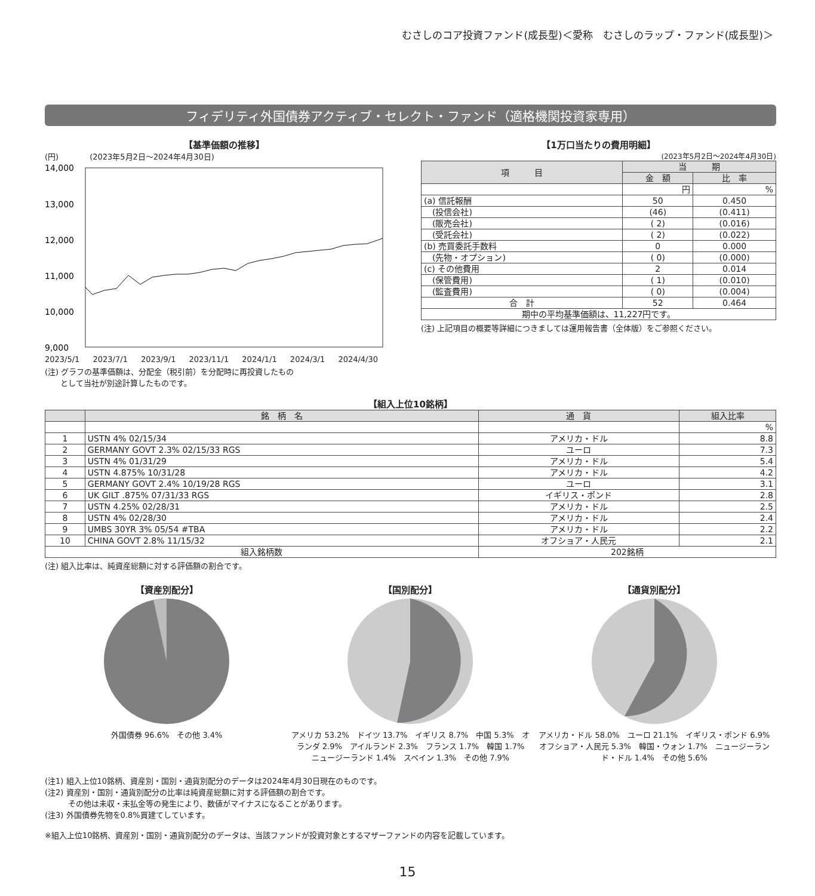むさしのコア投資ファンド(成長型)＜愛称　むさしのラップ・ファンド(成長型)＞
フィデリティ外国債券アクティブ・セレクト・ファンド（適格機関投資家専用）
【基準価額の推移】
(円)　　　　(2023年5月2日〜2024年4月30日)
14,000
13,000
12,000
11,000
10,000
9,000
2023/5/1 2023/7/1 2023/9/1 2023/11/1 2024/1/1 2024/3/1 2024/4/30
(注) グラフの基準価額は、分配金（税引前）を分配時に再投資したもの
　　として当社が別途計算したものです。
【1万口当たりの費用明細】
(2023年5月2日〜2024年4月30日)
| 項 目 | 当 期 | |
| --- | --- | --- |
| | 金 額 | 比 率 |
| | 円 | % |
| (a) 信託報酬 | 50 | 0.450 |
| (投信会社) | (46) | (0.411) |
| (販売会社) | ( 2) | (0.016) |
| (受託会社) | ( 2) | (0.022) |
| (b) 売買委託手数料 | 0 | 0.000 |
| (先物・オプション) | ( 0) | (0.000) |
| (c) その他費用 | 2 | 0.014 |
| (保管費用) | ( 1) | (0.010) |
| (監査費用) | ( 0) | (0.004) |
| 合 計 | 52 | 0.464 |
| 期中の平均基準価額は、11,227円です。 | | |
(注) 上記項目の概要等詳細につきましては運用報告書（全体版）をご参照ください。
【組入上位10銘柄】
| | 銘 柄 名 | 通 貨 | 組入比率 |
| --- | --- | --- | --- |
| | | | % |
| 1 | USTN 4% 02/15/34 | アメリカ・ドル | 8.8 |
| 2 | GERMANY GOVT 2.3% 02/15/33 RGS | ユーロ | 7.3 |
| 3 | USTN 4% 01/31/29 | アメリカ・ドル | 5.4 |
| 4 | USTN 4.875% 10/31/28 | アメリカ・ドル | 4.2 |
| 5 | GERMANY GOVT 2.4% 10/19/28 RGS | ユーロ | 3.1 |
| 6 | UK GILT .875% 07/31/33 RGS | イギリス・ポンド | 2.8 |
| 7 | USTN 4.25% 02/28/31 | アメリカ・ドル | 2.5 |
| 8 | USTN 4% 02/28/30 | アメリカ・ドル | 2.4 |
| 9 | UMBS 30YR 3% 05/54 #TBA | アメリカ・ドル | 2.2 |
| 10 | CHINA GOVT 2.8% 11/15/32 | オフショア・人民元 | 2.1 |
| 組入銘柄数 | | 202銘柄 | |
(注) 組入比率は、純資産総額に対する評価額の割合です。
【資産別配分】
外国債券 96.6%　その他 3.4%
【国別配分】
アメリカ 53.2%　ドイツ 13.7%　イギリス 8.7%　中国 5.3%　オランダ 2.9%　アイルランド 2.3%　フランス 1.7%　韓国 1.7%　ニュージーランド 1.4%　スペイン 1.3%　その他 7.9%
【通貨別配分】
アメリカ・ドル 58.0%　ユーロ 21.1%　イギリス・ポンド 6.9%　オフショア・人民元 5.3%　韓国・ウォン 1.7%　ニュージーランド・ドル 1.4%　その他 5.6%
(注1) 組入上位10銘柄、資産別・国別・通貨別配分のデータは2024年4月30日現在のものです。
(注2) 資産別・国別・通貨別配分の比率は純資産総額に対する評価額の割合です。
　　　その他は未収・未払金等の発生により、数値がマイナスになることがあります。
(注3) 外国債券先物を0.8%買建てしています。
※組入上位10銘柄、資産別・国別・通貨別配分のデータは、当該ファンドが投資対象とするマザーファンドの内容を記載しています。
15